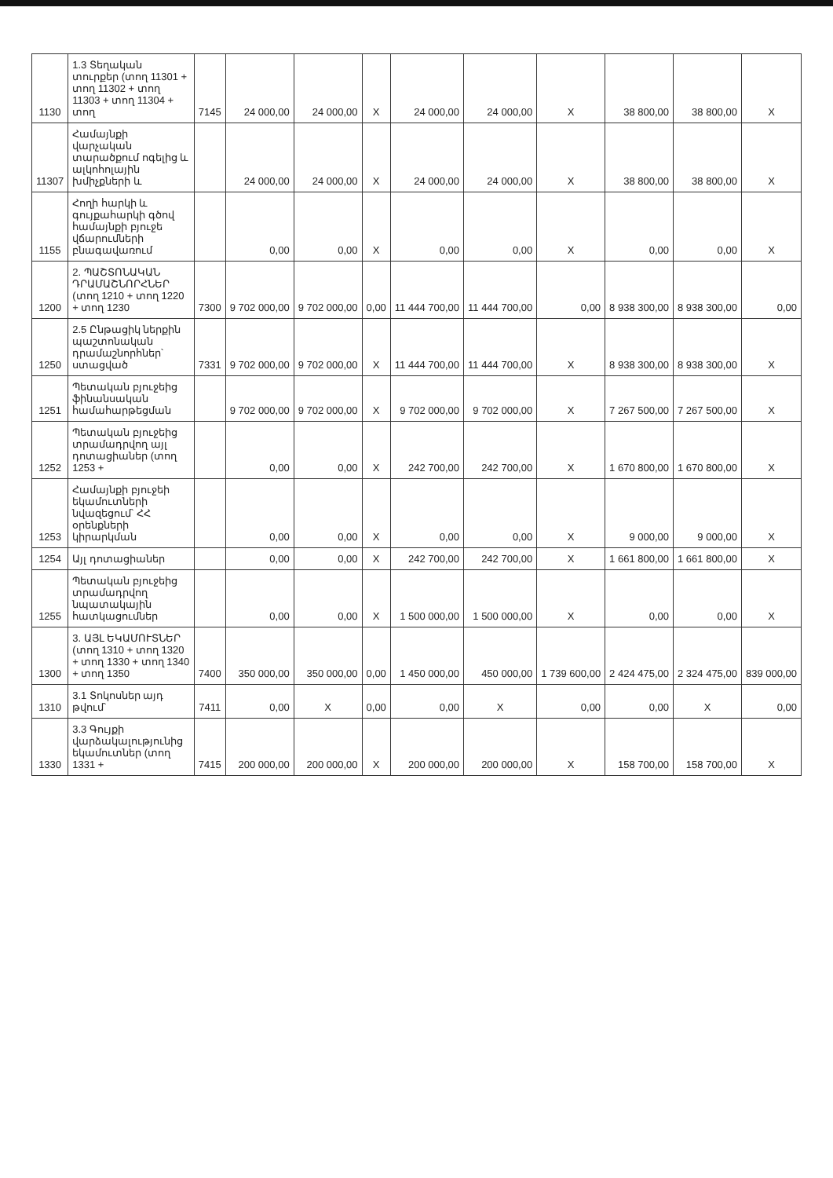| 1130 | 1.3 Տեղական տուրքեր (տող 11301 + տող 11302 + տող 11303 + տող 11304 + տող | 7145 | 24 000,00 | 24 000,00 | X | 24 000,00 | 24 000,00 | X | 38 800,00 | 38 800,00 | X |
| 11307 | Համայնքի վարչական տարածքում ոգելից և ալկոհոլային խմիչքների և | | 24 000,00 | 24 000,00 | X | 24 000,00 | 24 000,00 | X | 38 800,00 | 38 800,00 | X |
| 1155 | Հողի հարկի և գույքահարկի գծով համայնքի բյուջե վճարումների բնագավառում | | 0,00 | 0,00 | X | 0,00 | 0,00 | X | 0,00 | 0,00 | X |
| 1200 | 2. ՊԱՇՏՈՆԱԿԱՆ ԴՐԱՄԱՇՆՈՐՀՆԵՐ (տող 1210 + տող 1220 + տող 1230 | 7300 | 9 702 000,00 | 9 702 000,00 | 0,00 | 11 444 700,00 | 11 444 700,00 | 0,00 | 8 938 300,00 | 8 938 300,00 | 0,00 |
| 1250 | 2.5 Ընթացիկ ներքին պաշտոնական դրամաշնորհներ՝ ստացված | 7331 | 9 702 000,00 | 9 702 000,00 | X | 11 444 700,00 | 11 444 700,00 | X | 8 938 300,00 | 8 938 300,00 | X |
| 1251 | Պետական բյուջեից ֆինանսական համահարթեցման | | 9 702 000,00 | 9 702 000,00 | X | 9 702 000,00 | 9 702 000,00 | X | 7 267 500,00 | 7 267 500,00 | X |
| 1252 | Պետական բյուջեից տրամադրվող այլ դոտացիաներ (տող 1253 + | | 0,00 | 0,00 | X | 242 700,00 | 242 700,00 | X | 1 670 800,00 | 1 670 800,00 | X |
| 1253 | Համայնքի բյուջեի եկամուտների նվազեցում՝ ՀՀ օրենքների կիրարկման | | 0,00 | 0,00 | X | 0,00 | 0,00 | X | 9 000,00 | 9 000,00 | X |
| 1254 | Այլ դոտացիաներ | | 0,00 | 0,00 | X | 242 700,00 | 242 700,00 | X | 1 661 800,00 | 1 661 800,00 | X |
| 1255 | Պետական բյուջեից տրամադրվող նպատակային հատկացումներ | | 0,00 | 0,00 | X | 1 500 000,00 | 1 500 000,00 | X | 0,00 | 0,00 | X |
| 1300 | 3. ԱՅԼ ԵԿԱՄՈՒՏՆԵՐ (տող 1310 + տող 1320 + տող 1330 + տող 1340 + տող 1350 | 7400 | 350 000,00 | 350 000,00 | 0,00 | 1 450 000,00 | 450 000,00 | 1 739 600,00 | 2 424 475,00 | 2 324 475,00 | 839 000,00 |
| 1310 | 3.1 Տոկոսներ այդ թվում՝ | 7411 | 0,00 | X | 0,00 | 0,00 | X | 0,00 | 0,00 | X | 0,00 |
| 1330 | 3.3 Գույքի վարձակալությունից եկամուտներ (տող 1331 + | 7415 | 200 000,00 | 200 000,00 | X | 200 000,00 | 200 000,00 | X | 158 700,00 | 158 700,00 | X |